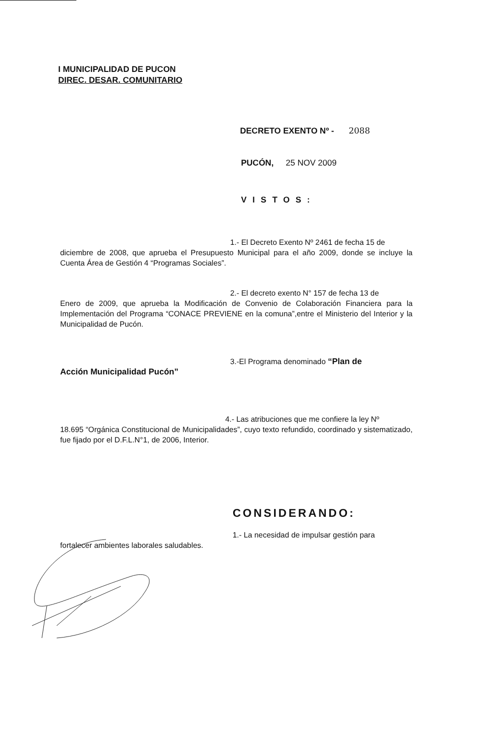I MUNICIPALIDAD DE PUCON
DIREC. DESAR. COMUNITARIO
DECRETO EXENTO Nº - 2088
PUCÓN, 25 NOV 2009
VISTOS:
1.- El Decreto Exento Nº 2461 de fecha 15 de
diciembre de 2008, que aprueba el Presupuesto Municipal para el año 2009, donde se incluye la Cuenta Área de Gestión 4 “Programas Sociales”.
2.- El decreto exento N° 157 de fecha 13 de
Enero de 2009, que aprueba la Modificación de Convenio de Colaboración Financiera para la Implementación del Programa “CONACE PREVIENE en la comuna”,entre el Ministerio del Interior y la Municipalidad de Pucón.
3.-El Programa denominado “Plan de
Acción Municipalidad Pucón”
4.- Las atribuciones que me confiere la ley Nº
18.695 “Orgánica Constitucional de Municipalidades”, cuyo texto refundido, coordinado y sistematizado, fue fijado por el D.F.L.N°1, de 2006, Interior.
CONSIDERANDO:
1.- La necesidad de impulsar gestión para
fortalecer ambientes laborales saludables.